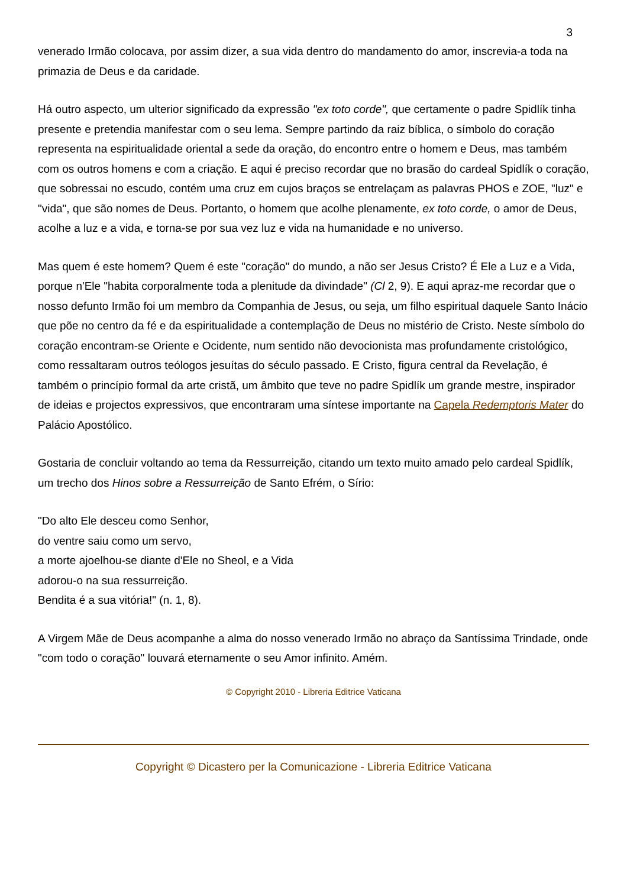3
venerado Irmão colocava, por assim dizer, a sua vida dentro do mandamento do amor, inscrevia-a toda na primazia de Deus e da caridade.
Há outro aspecto, um ulterior significado da expressão "ex toto corde", que certamente o padre Spidlík tinha presente e pretendia manifestar com o seu lema. Sempre partindo da raiz bíblica, o símbolo do coração representa na espiritualidade oriental a sede da oração, do encontro entre o homem e Deus, mas também com os outros homens e com a criação. E aqui é preciso recordar que no brasão do cardeal Spidlík o coração, que sobressai no escudo, contém uma cruz em cujos braços se entrelaçam as palavras PHOS e ZOE, "luz" e "vida", que são nomes de Deus. Portanto, o homem que acolhe plenamente, ex toto corde, o amor de Deus, acolhe a luz e a vida, e torna-se por sua vez luz e vida na humanidade e no universo.
Mas quem é este homem? Quem é este "coração" do mundo, a não ser Jesus Cristo? É Ele a Luz e a Vida, porque n'Ele "habita corporalmente toda a plenitude da divindade" (Cl 2, 9). E aqui apraz-me recordar que o nosso defunto Irmão foi um membro da Companhia de Jesus, ou seja, um filho espiritual daquele Santo Inácio que põe no centro da fé e da espiritualidade a contemplação de Deus no mistério de Cristo. Neste símbolo do coração encontram-se Oriente e Ocidente, num sentido não devocionista mas profundamente cristológico, como ressaltaram outros teólogos jesuítas do século passado. E Cristo, figura central da Revelação, é também o princípio formal da arte cristã, um âmbito que teve no padre Spidlík um grande mestre, inspirador de ideias e projectos expressivos, que encontraram uma síntese importante na Capela Redemptoris Mater do Palácio Apostólico.
Gostaria de concluir voltando ao tema da Ressurreição, citando um texto muito amado pelo cardeal Spidlík, um trecho dos Hinos sobre a Ressurreição de Santo Efrém, o Sírio:
"Do alto Ele desceu como Senhor,
do ventre saiu como um servo,
a morte ajoelhou-se diante d'Ele no Sheol, e a Vida
adorou-o na sua ressurreição.
Bendita é a sua vitória!" (n. 1, 8).
A Virgem Mãe de Deus acompanhe a alma do nosso venerado Irmão no abraço da Santíssima Trindade, onde "com todo o coração" louvará eternamente o seu Amor infinito. Amém.
© Copyright 2010 - Libreria Editrice Vaticana
Copyright © Dicastero per la Comunicazione - Libreria Editrice Vaticana